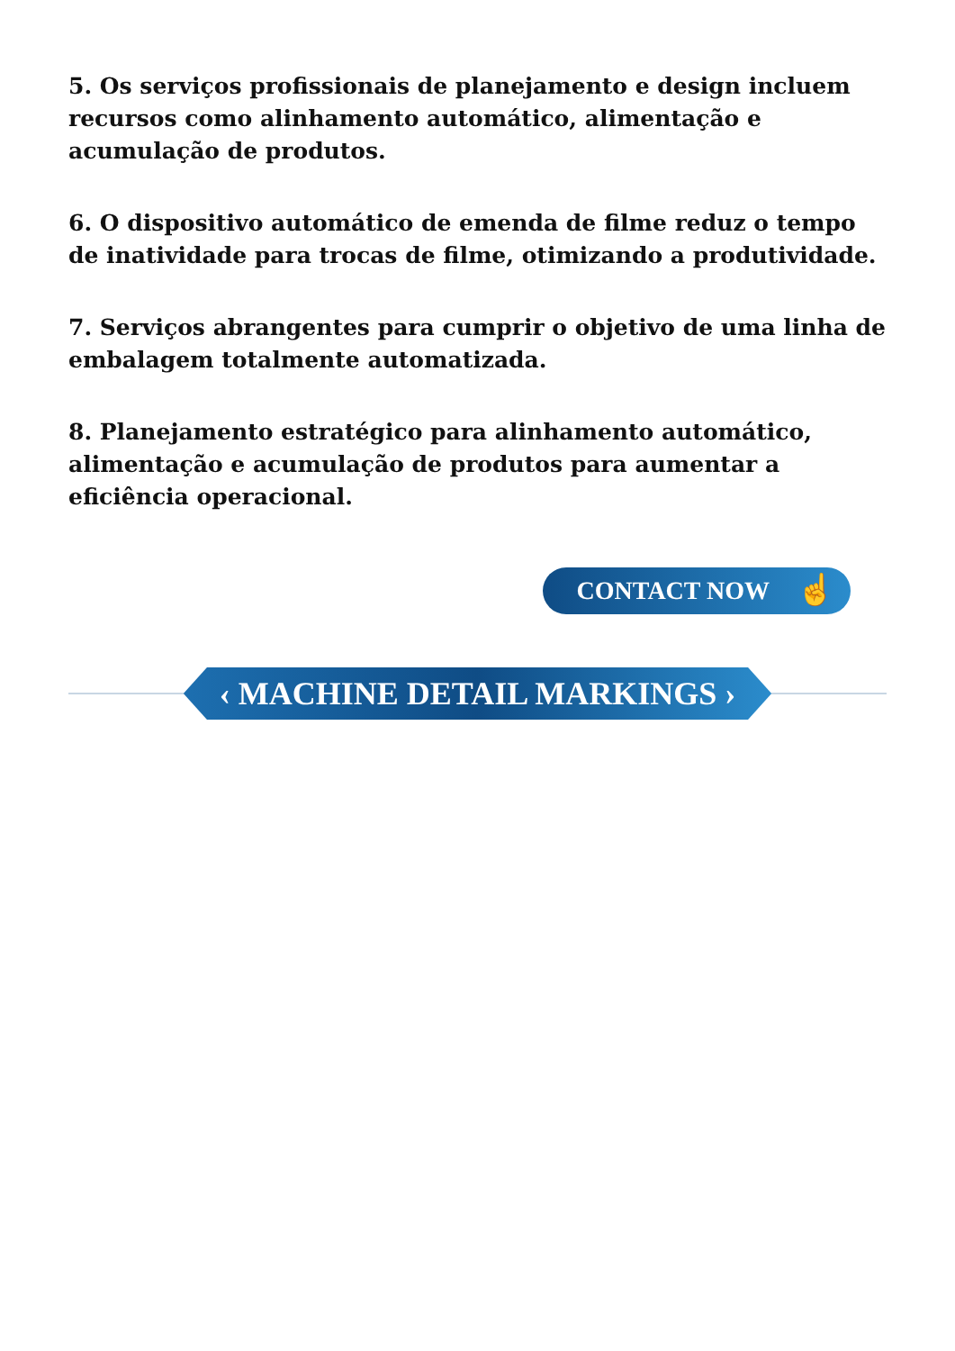5. Os serviços profissionais de planejamento e design incluem recursos como alinhamento automático, alimentação e acumulação de produtos.
6. O dispositivo automático de emenda de filme reduz o tempo de inatividade para trocas de filme, otimizando a produtividade.
7. Serviços abrangentes para cumprir o objetivo de uma linha de embalagem totalmente automatizada.
8. Planejamento estratégico para alinhamento automático, alimentação e acumulação de produtos para aumentar a eficiência operacional.
CONTACT NOW ☝
‹ MACHINE DETAIL MARKINGS ›